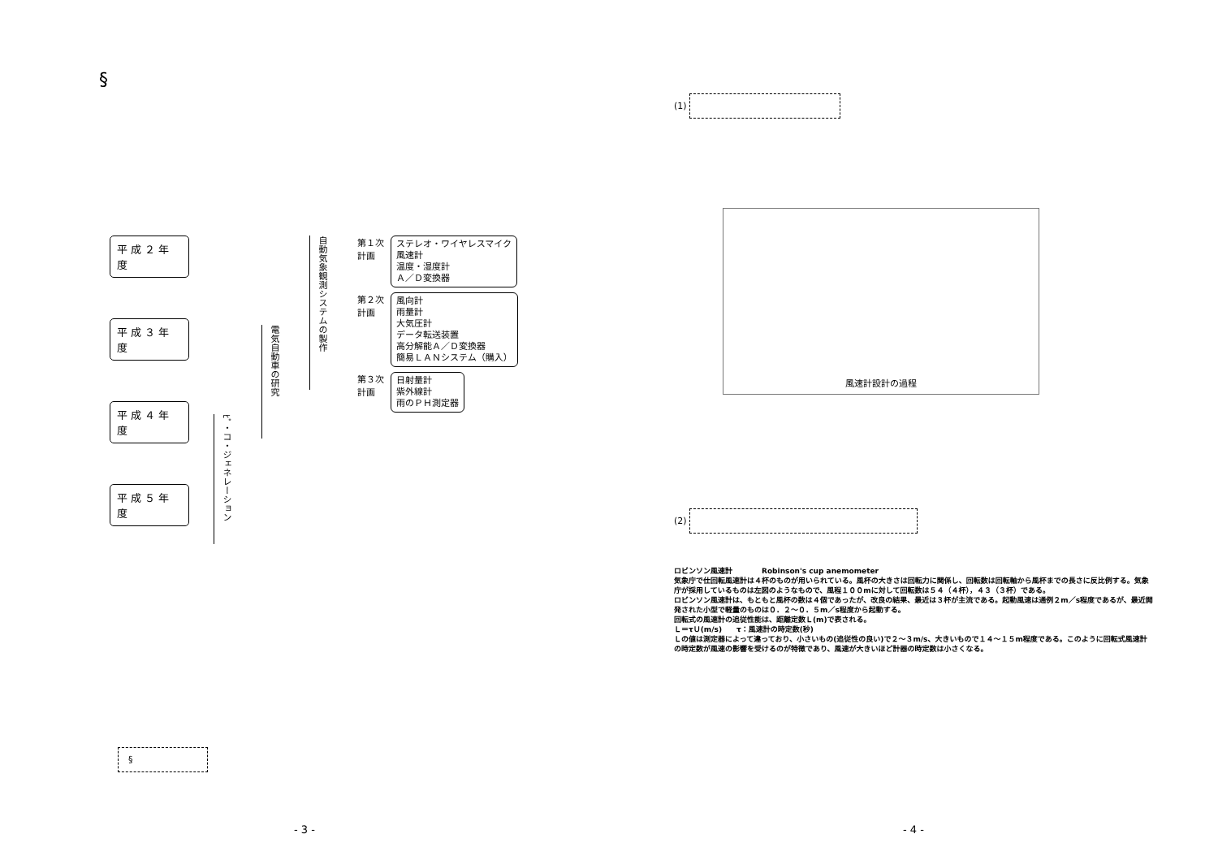§
平成２年度
平成３年度
平成４年度
平成５年度
ﾋﾟ・コ・ジェネレーション
電気自動車の研究
自動気象観測システムの製作
第１次
計画
ステレオ・ワイヤレスマイク
風速計
温度・湿度計
Ａ／Ｄ変換器
第２次
計画
風向計
雨量計
大気圧計
データ転送装置
高分解能Ａ／Ｄ変換器
簡易ＬＡＮシステム（購入）
第３次
計画
日射量計
紫外線計
雨のＰＨ測定器
§
- 3 -
(1)
風速計設計の過程
(2)
ロビンソン風速計　　　　Robinson's cup anemometer
気象庁で仕回転風速計は４杯のものが用いられている。風杯の大きさは回転力に関係し、回転数は回転軸から風杯までの長さに反比例する。気象庁が採用しているものは左図のようなもので、風程１００mに対して回転数は５４（４杯），４３（３杯）である。
ロビンソン風速計は、もともと風杯の数は４個であったが、改良の結果、最近は３杯が主流である。起動風速は通例２m／s程度であるが、最近開発された小型で軽量のものは０．２～０．５m／s程度から起動する。
回転式の風速計の追従性能は、距離定数Ｌ(m)で表される。
Ｌ＝τＵ(m/s)　　τ：風速計の時定数(秒)
Ｌの値は測定器によって違っており、小さいもの(追従性の良い)で２～３m/s、大きいもので１４～１５m程度である。このように回転式風速計の時定数が風速の影響を受けるのが特徴であり、風速が大きいほど計器の時定数は小さくなる。
- 4 -